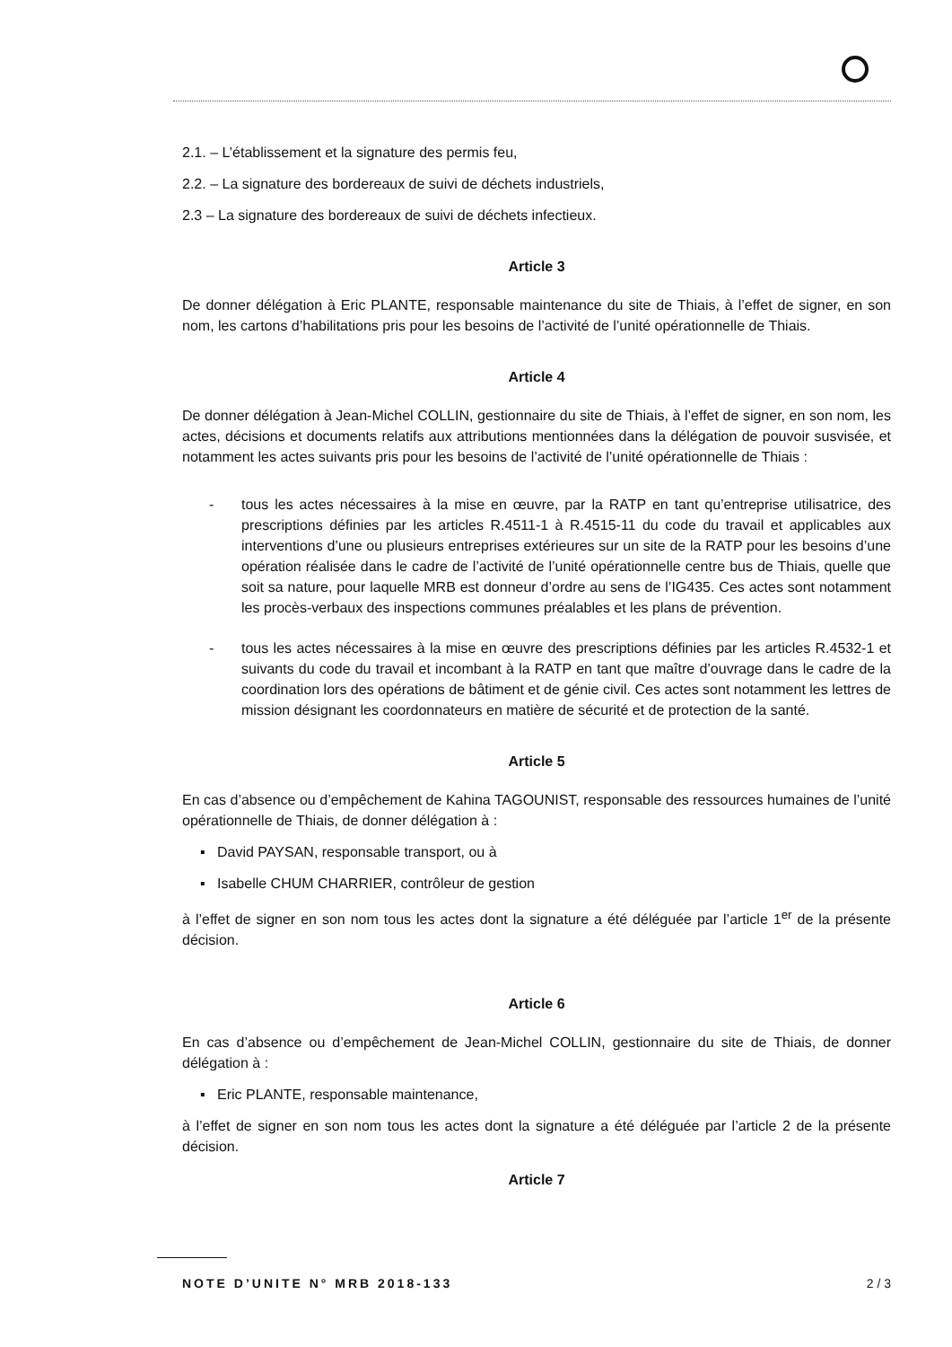2.1. – L’établissement et la signature des permis feu,
2.2. – La signature des bordereaux de suivi de déchets industriels,
2.3 – La signature des bordereaux de suivi de déchets infectieux.
Article 3
De donner délégation à Eric PLANTE, responsable maintenance du site de Thiais, à l’effet de signer, en son nom, les cartons d’habilitations pris pour les besoins de l’activité de l’unité opérationnelle de Thiais.
Article 4
De donner délégation à Jean-Michel COLLIN, gestionnaire du site de Thiais, à l’effet de signer, en son nom, les actes, décisions et documents relatifs aux attributions mentionnées dans la délégation de pouvoir susvisée, et notamment les actes suivants pris pour les besoins de l’activité de l’unité opérationnelle de Thiais :
- tous les actes nécessaires à la mise en œuvre, par la RATP en tant qu’entreprise utilisatrice, des prescriptions définies par les articles R.4511-1 à R.4515-11 du code du travail et applicables aux interventions d’une ou plusieurs entreprises extérieures sur un site de la RATP pour les besoins d’une opération réalisée dans le cadre de l’activité de l’unité opérationnelle centre bus de Thiais, quelle que soit sa nature, pour laquelle MRB est donneur d’ordre au sens de l’IG435. Ces actes sont notamment les procès-verbaux des inspections communes préalables et les plans de prévention.
- tous les actes nécessaires à la mise en œuvre des prescriptions définies par les articles R.4532-1 et suivants du code du travail et incombant à la RATP en tant que maître d’ouvrage dans le cadre de la coordination lors des opérations de bâtiment et de génie civil. Ces actes sont notamment les lettres de mission désignant les coordonnateurs en matière de sécurité et de protection de la santé.
Article 5
En cas d’absence ou d’empêchement de Kahina TAGOUNIST, responsable des ressources humaines de l’unité opérationnelle de Thiais, de donner délégation à :
▪ David PAYSAN, responsable transport, ou à
▪ Isabelle CHUM CHARRIER, contrôleur de gestion
à l’effet de signer en son nom tous les actes dont la signature a été déléguée par l’article 1<sup>er</sup> de la présente décision.
Article 6
En cas d’absence ou d’empêchement de Jean-Michel COLLIN, gestionnaire du site de Thiais, de donner délégation à :
▪ Eric PLANTE, responsable maintenance,
à l’effet de signer en son nom tous les actes dont la signature a été déléguée par l’article 2 de la présente décision.
Article 7
NOTE D’UNITE N° MRB 2018-133 2 / 3